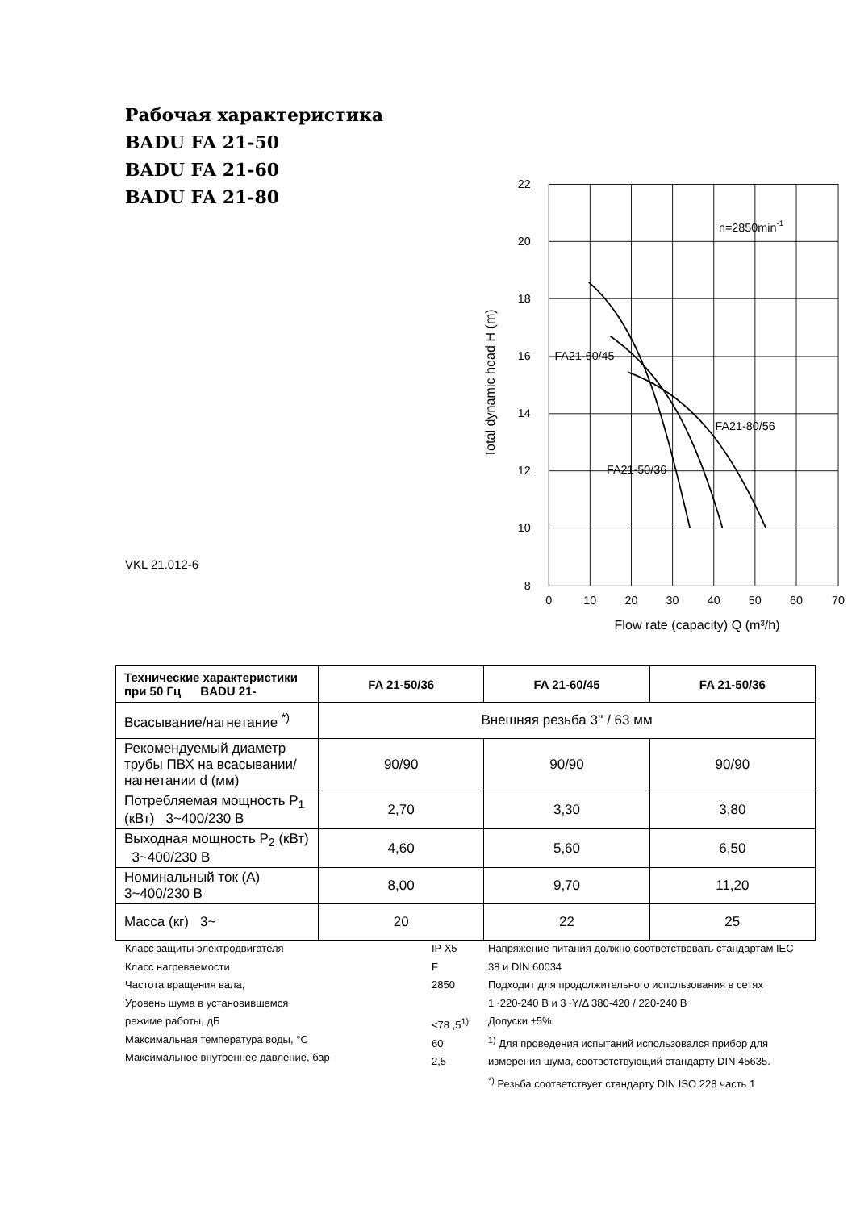Рабочая характеристика
BADU FA 21-50
BADU FA 21-60
BADU FA 21-80
VKL 21.012-6
22
20
18
16
14
12
10
8
0
10
20
30
40
50
60
70
Flow rate (capacity) Q (m³/h)
Total dynamic head H (m)
n=2850min-1
FA21-60/45
FA21-80/56
FA21-50/36
| Технические характеристики при 50 Гц BADU 21- | FA 21-50/36 | FA 21-60/45 | FA 21-50/36 |
| --- | --- | --- | --- |
| Всасывание/нагнетание <sup>*)</sup> | Внешняя резьба 3'' / 63 мм | | |
| Рекомендуемый диаметр трубы ПВХ на всасывании/нагнетании d (мм) | 90/90 | 90/90 | 90/90 |
| Потребляемая мощность P<sub>1</sub> (кВт) 3~400/230 В | 2,70 | 3,30 | 3,80 |
| Выходная мощность P<sub>2</sub> (кВт) 3~400/230 В | 4,60 | 5,60 | 6,50 |
| Номинальный ток (А) 3~400/230 В | 8,00 | 9,70 | 11,20 |
| Масса (кг) 3~ | 20 | 22 | 25 |
Класс защиты электродвигателя
Класс нагреваемости
Частота вращения вала,
Уровень шума в установившемся
режиме работы, дБ
Максимальная температура воды, °C
Максимальное внутреннее давление, бар
IP X5
F
2850
<78 ,5<sup>1)</sup>
60
2,5
Напряжение питания должно соответствовать стандартам IEC 38 и DIN 60034
Подходит для продолжительного использования в сетях 1~220-240 В и 3~Y/Δ 380-420 / 220-240 В
Допуски ±5%
<sup>1)</sup> Для проведения испытаний использовался прибор для измерения шума, соответствующий стандарту DIN 45635.
<sup>*)</sup> Резьба соответствует стандарту DIN ISO 228 часть 1